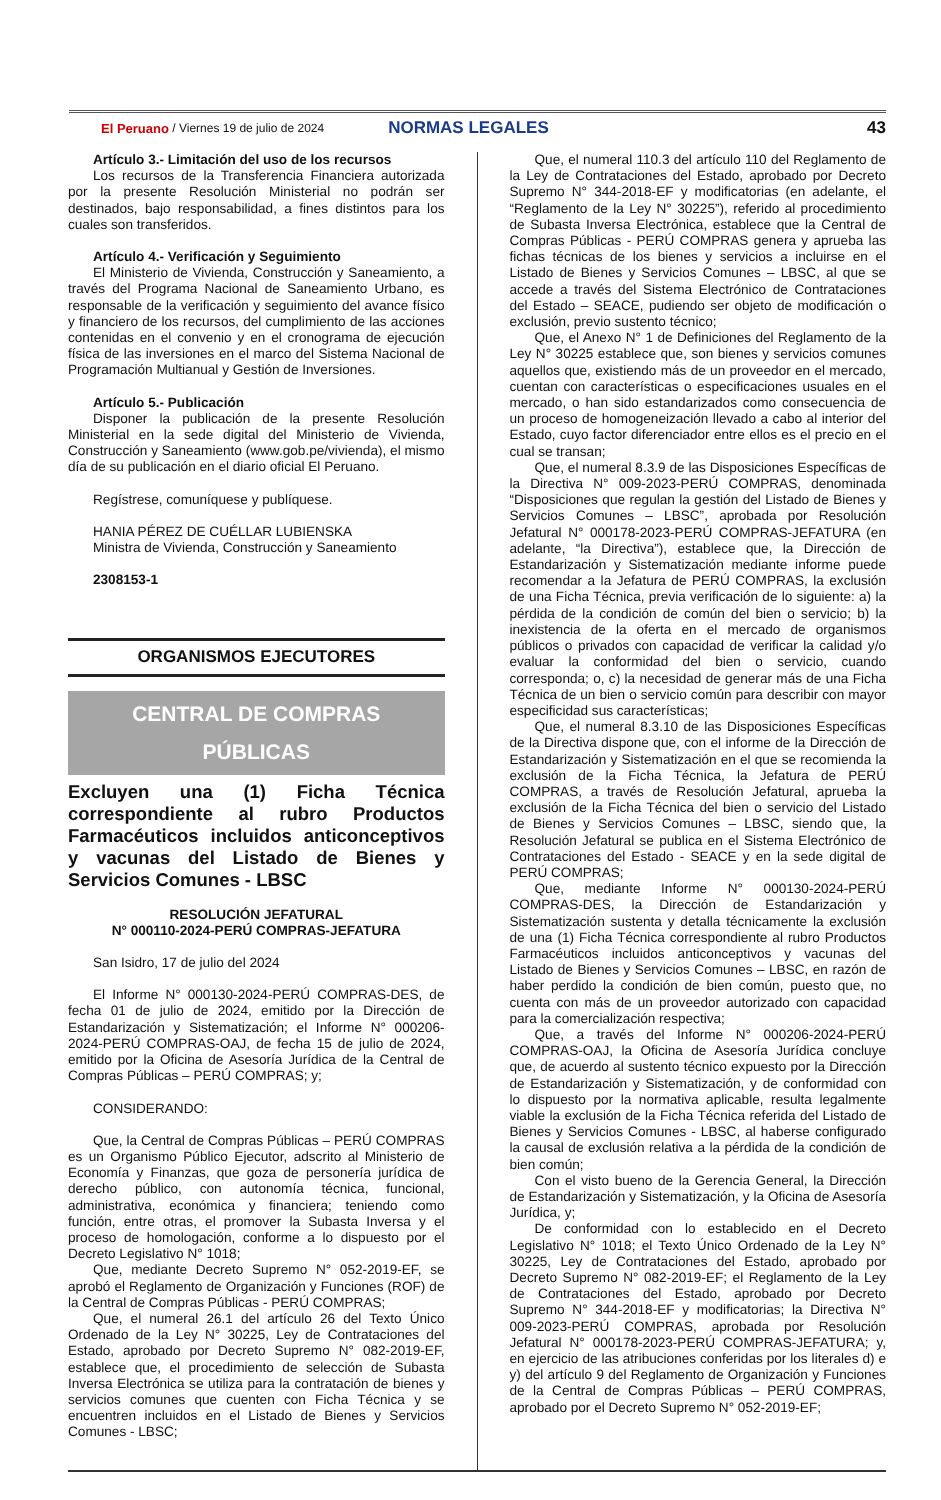El Peruano / Viernes 19 de julio de 2024 NORMAS LEGALES 43
Artículo 3.- Limitación del uso de los recursos
Los recursos de la Transferencia Financiera autorizada por la presente Resolución Ministerial no podrán ser destinados, bajo responsabilidad, a fines distintos para los cuales son transferidos.
Artículo 4.- Verificación y Seguimiento
El Ministerio de Vivienda, Construcción y Saneamiento, a través del Programa Nacional de Saneamiento Urbano, es responsable de la verificación y seguimiento del avance físico y financiero de los recursos, del cumplimiento de las acciones contenidas en el convenio y en el cronograma de ejecución física de las inversiones en el marco del Sistema Nacional de Programación Multianual y Gestión de Inversiones.
Artículo 5.- Publicación
Disponer la publicación de la presente Resolución Ministerial en la sede digital del Ministerio de Vivienda, Construcción y Saneamiento (www.gob.pe/vivienda), el mismo día de su publicación en el diario oficial El Peruano.
Regístrese, comuníquese y publíquese.
HANIA PÉREZ DE CUÉLLAR LUBIENSKA
Ministra de Vivienda, Construcción y Saneamiento
2308153-1
ORGANISMOS EJECUTORES
CENTRAL DE COMPRAS
PÚBLICAS
Excluyen una (1) Ficha Técnica correspondiente al rubro Productos Farmacéuticos incluidos anticonceptivos y vacunas del Listado de Bienes y Servicios Comunes - LBSC
RESOLUCIÓN JEFATURAL
N° 000110-2024-PERÚ COMPRAS-JEFATURA
San Isidro, 17 de julio del 2024
El Informe N° 000130-2024-PERÚ COMPRAS-DES, de fecha 01 de julio de 2024, emitido por la Dirección de Estandarización y Sistematización; el Informe N° 000206-2024-PERÚ COMPRAS-OAJ, de fecha 15 de julio de 2024, emitido por la Oficina de Asesoría Jurídica de la Central de Compras Públicas – PERÚ COMPRAS; y;
CONSIDERANDO:
Que, la Central de Compras Públicas – PERÚ COMPRAS es un Organismo Público Ejecutor, adscrito al Ministerio de Economía y Finanzas, que goza de personería jurídica de derecho público, con autonomía técnica, funcional, administrativa, económica y financiera; teniendo como función, entre otras, el promover la Subasta Inversa y el proceso de homologación, conforme a lo dispuesto por el Decreto Legislativo N° 1018;
Que, mediante Decreto Supremo N° 052-2019-EF, se aprobó el Reglamento de Organización y Funciones (ROF) de la Central de Compras Públicas - PERÚ COMPRAS;
Que, el numeral 26.1 del artículo 26 del Texto Único Ordenado de la Ley N° 30225, Ley de Contrataciones del Estado, aprobado por Decreto Supremo N° 082-2019-EF, establece que, el procedimiento de selección de Subasta Inversa Electrónica se utiliza para la contratación de bienes y servicios comunes que cuenten con Ficha Técnica y se encuentren incluidos en el Listado de Bienes y Servicios Comunes - LBSC;
Que, el numeral 110.3 del artículo 110 del Reglamento de la Ley de Contrataciones del Estado, aprobado por Decreto Supremo N° 344-2018-EF y modificatorias (en adelante, el “Reglamento de la Ley N° 30225”), referido al procedimiento de Subasta Inversa Electrónica, establece que la Central de Compras Públicas - PERÚ COMPRAS genera y aprueba las fichas técnicas de los bienes y servicios a incluirse en el Listado de Bienes y Servicios Comunes – LBSC, al que se accede a través del Sistema Electrónico de Contrataciones del Estado – SEACE, pudiendo ser objeto de modificación o exclusión, previo sustento técnico;
Que, el Anexo N° 1 de Definiciones del Reglamento de la Ley N° 30225 establece que, son bienes y servicios comunes aquellos que, existiendo más de un proveedor en el mercado, cuentan con características o especificaciones usuales en el mercado, o han sido estandarizados como consecuencia de un proceso de homogeneización llevado a cabo al interior del Estado, cuyo factor diferenciador entre ellos es el precio en el cual se transan;
Que, el numeral 8.3.9 de las Disposiciones Específicas de la Directiva N° 009-2023-PERÚ COMPRAS, denominada “Disposiciones que regulan la gestión del Listado de Bienes y Servicios Comunes – LBSC”, aprobada por Resolución Jefatural N° 000178-2023-PERÚ COMPRAS-JEFATURA (en adelante, “la Directiva”), establece que, la Dirección de Estandarización y Sistematización mediante informe puede recomendar a la Jefatura de PERÚ COMPRAS, la exclusión de una Ficha Técnica, previa verificación de lo siguiente: a) la pérdida de la condición de común del bien o servicio; b) la inexistencia de la oferta en el mercado de organismos públicos o privados con capacidad de verificar la calidad y/o evaluar la conformidad del bien o servicio, cuando corresponda; o, c) la necesidad de generar más de una Ficha Técnica de un bien o servicio común para describir con mayor especificidad sus características;
Que, el numeral 8.3.10 de las Disposiciones Específicas de la Directiva dispone que, con el informe de la Dirección de Estandarización y Sistematización en el que se recomienda la exclusión de la Ficha Técnica, la Jefatura de PERÚ COMPRAS, a través de Resolución Jefatural, aprueba la exclusión de la Ficha Técnica del bien o servicio del Listado de Bienes y Servicios Comunes – LBSC, siendo que, la Resolución Jefatural se publica en el Sistema Electrónico de Contrataciones del Estado - SEACE y en la sede digital de PERÚ COMPRAS;
Que, mediante Informe N° 000130-2024-PERÚ COMPRAS-DES, la Dirección de Estandarización y Sistematización sustenta y detalla técnicamente la exclusión de una (1) Ficha Técnica correspondiente al rubro Productos Farmacéuticos incluidos anticonceptivos y vacunas del Listado de Bienes y Servicios Comunes – LBSC, en razón de haber perdido la condición de bien común, puesto que, no cuenta con más de un proveedor autorizado con capacidad para la comercialización respectiva;
Que, a través del Informe N° 000206-2024-PERÚ COMPRAS-OAJ, la Oficina de Asesoría Jurídica concluye que, de acuerdo al sustento técnico expuesto por la Dirección de Estandarización y Sistematización, y de conformidad con lo dispuesto por la normativa aplicable, resulta legalmente viable la exclusión de la Ficha Técnica referida del Listado de Bienes y Servicios Comunes - LBSC, al haberse configurado la causal de exclusión relativa a la pérdida de la condición de bien común;
Con el visto bueno de la Gerencia General, la Dirección de Estandarización y Sistematización, y la Oficina de Asesoría Jurídica, y;
De conformidad con lo establecido en el Decreto Legislativo N° 1018; el Texto Único Ordenado de la Ley N° 30225, Ley de Contrataciones del Estado, aprobado por Decreto Supremo N° 082-2019-EF; el Reglamento de la Ley de Contrataciones del Estado, aprobado por Decreto Supremo N° 344-2018-EF y modificatorias; la Directiva N° 009-2023-PERÚ COMPRAS, aprobada por Resolución Jefatural N° 000178-2023-PERÚ COMPRAS-JEFATURA; y, en ejercicio de las atribuciones conferidas por los literales d) e y) del artículo 9 del Reglamento de Organización y Funciones de la Central de Compras Públicas – PERÚ COMPRAS, aprobado por el Decreto Supremo N° 052-2019-EF;